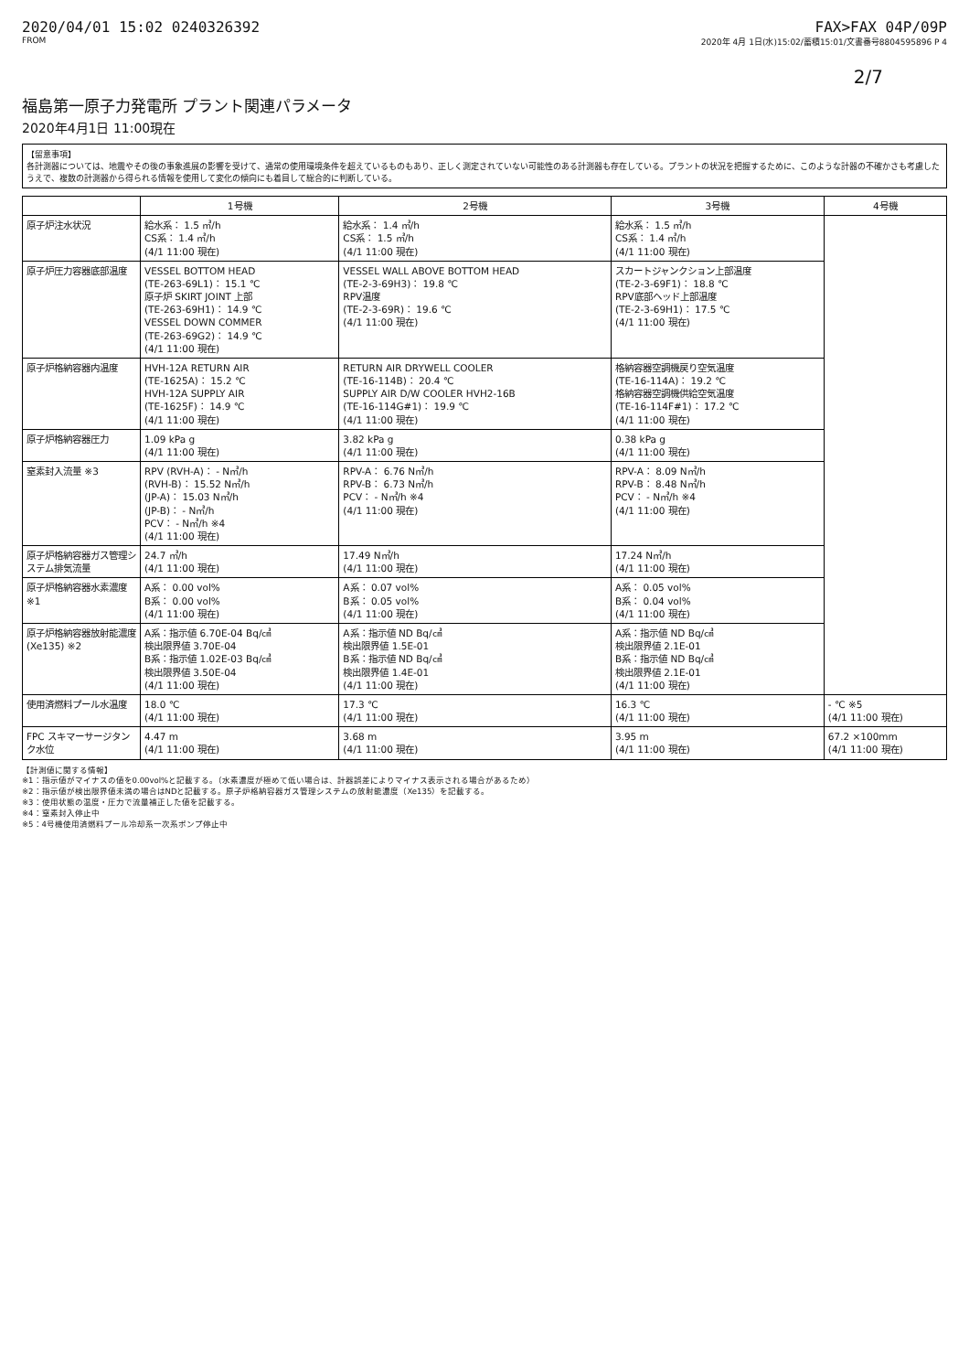2020/04/01 15:02 0240326392 FAX>FAX 04P/09P
FROM 2020年 4月 1日(水)15:02/蓄積15:01/文書番号8804595896 P 4
2/7
福島第一原子力発電所 プラント関連パラメータ
2020年4月1日 11:00現在
【留意事項】
各計測器については、地震やその後の事象進展の影響を受けて、通常の使用環境条件を超えているものもあり、正しく測定されていない可能性のある計測器も存在している。プラントの状況を把握するために、このような計器の不確かさも考慮したうえで、複数の計測器から得られる情報を使用して変化の傾向にも着目して総合的に判断している。
| | 1号機 | 2号機 | 3号機 | 4号機 |
| --- | --- | --- | --- | --- |
| 原子炉注水状況 | 給水系： 1.5 ㎥/h CS系： 1.4 ㎥/h (4/1 11:00 現在) | 給水系： 1.4 ㎥/h CS系： 1.5 ㎥/h (4/1 11:00 現在) | 給水系： 1.5 ㎥/h CS系： 1.4 ㎥/h (4/1 11:00 現在) | |
| 原子炉圧力容器底部温度 | VESSEL BOTTOM HEAD (TE-263-69L1)： 15.1 ℃ 原子炉 SKIRT JOINT 上部 (TE-263-69H1)： 14.9 ℃ VESSEL DOWN COMMER (TE-263-69G2)： 14.9 ℃ (4/1 11:00 現在) | VESSEL WALL ABOVE BOTTOM HEAD (TE-2-3-69H3)： 19.8 ℃ RPV温度 (TE-2-3-69R)： 19.6 ℃ (4/1 11:00 現在) | スカートジャンクション上部温度 (TE-2-3-69F1)： 18.8 ℃ RPV底部ヘッド上部温度 (TE-2-3-69H1)： 17.5 ℃ (4/1 11:00 現在) | |
| 原子炉格納容器内温度 | HVH-12A RETURN AIR (TE-1625A)： 15.2 ℃ HVH-12A SUPPLY AIR (TE-1625F)： 14.9 ℃ (4/1 11:00 現在) | RETURN AIR DRYWELL COOLER (TE-16-114B)： 20.4 ℃ SUPPLY AIR D/W COOLER HVH2-16B (TE-16-114G#1)： 19.9 ℃ (4/1 11:00 現在) | 格納容器空調機戻り空気温度 (TE-16-114A)： 19.2 ℃ 格納容器空調機供給空気温度 (TE-16-114F#1)： 17.2 ℃ (4/1 11:00 現在) | |
| 原子炉格納容器圧力 | 1.09 kPa g (4/1 11:00 現在) | 3.82 kPa g (4/1 11:00 現在) | 0.38 kPa g (4/1 11:00 現在) | |
| 窒素封入流量 ※3 | RPV (RVH-A)： - N㎥/h (RVH-B)： 15.52 N㎥/h (JP-A)： 15.03 N㎥/h (JP-B)： - N㎥/h PCV： - N㎥/h ※4 (4/1 11:00 現在) | RPV-A： 6.76 N㎥/h RPV-B： 6.73 N㎥/h PCV： - N㎥/h ※4 (4/1 11:00 現在) | RPV-A： 8.09 N㎥/h RPV-B： 8.48 N㎥/h PCV： - N㎥/h ※4 (4/1 11:00 現在) | |
| 原子炉格納容器ガス管理システム排気流量 | 24.7 ㎥/h (4/1 11:00 現在) | 17.49 N㎥/h (4/1 11:00 現在) | 17.24 N㎥/h (4/1 11:00 現在) | |
| 原子炉格納容器水素濃度 ※1 | A系： 0.00 vol% B系： 0.00 vol% (4/1 11:00 現在) | A系： 0.07 vol% B系： 0.05 vol% (4/1 11:00 現在) | A系： 0.05 vol% B系： 0.04 vol% (4/1 11:00 現在) | |
| 原子炉格納容器放射能濃度 (Xe135) ※2 | A系：指示値 6.70E-04 Bq/㎤ 検出限界値 3.70E-04 B系：指示値 1.02E-03 Bq/㎤ 検出限界値 3.50E-04 (4/1 11:00 現在) | A系：指示値 ND Bq/㎤ 検出限界値 1.5E-01 B系：指示値 ND Bq/㎤ 検出限界値 1.4E-01 (4/1 11:00 現在) | A系：指示値 ND Bq/㎤ 検出限界値 2.1E-01 B系：指示値 ND Bq/㎤ 検出限界値 2.1E-01 (4/1 11:00 現在) | |
| 使用済燃料プール水温度 | 18.0 ℃ (4/1 11:00 現在) | 17.3 ℃ (4/1 11:00 現在) | 16.3 ℃ (4/1 11:00 現在) | - ℃ ※5 (4/1 11:00 現在) |
| FPC スキマーサージタンク水位 | 4.47 m (4/1 11:00 現在) | 3.68 m (4/1 11:00 現在) | 3.95 m (4/1 11:00 現在) | 67.2 ×100mm (4/1 11:00 現在) |
【計測値に関する情報】
※1：指示値がマイナスの値を0.00vol%と記載する。（水素濃度が極めて低い場合は、計器誤差によりマイナス表示される場合があるため）
※2：指示値が検出限界値未満の場合はNDと記載する。原子炉格納容器ガス管理システムの放射能濃度（Xe135）を記載する。
※3：使用状態の温度・圧力で流量補正した値を記載する。
※4：窒素封入停止中
※5：4号機使用済燃料プール冷却系一次系ポンプ停止中